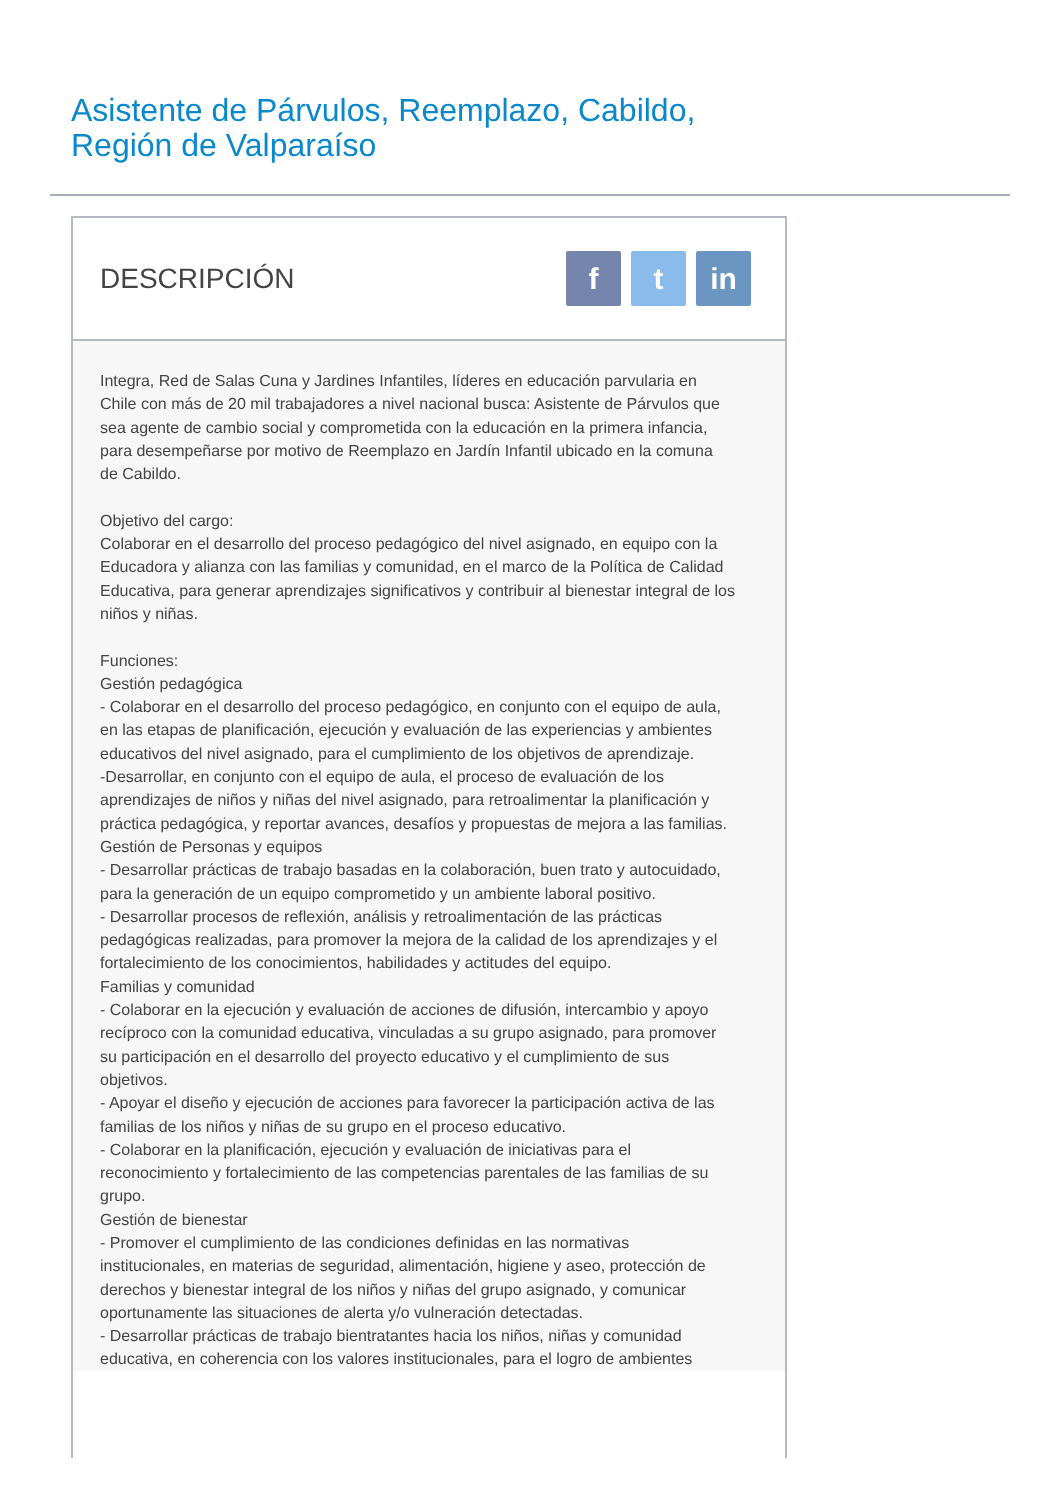Asistente de Párvulos, Reemplazo, Cabildo,
Región de Valparaíso
DESCRIPCIÓN
ft in
Integra, Red de Salas Cuna y Jardines Infantiles, líderes en educación parvularia en Chile con más de 20 mil trabajadores a nivel nacional busca: Asistente de Párvulos que sea agente de cambio social y comprometida con la educación en la primera infancia, para desempeñarse por motivo de Reemplazo en Jardín Infantil ubicado en la comuna de Cabildo.
Objetivo del cargo:
Colaborar en el desarrollo del proceso pedagógico del nivel asignado, en equipo con la Educadora y alianza con las familias y comunidad, en el marco de la Política de Calidad Educativa, para generar aprendizajes significativos y contribuir al bienestar integral de los niños y niñas.
Funciones:
Gestión pedagógica
- Colaborar en el desarrollo del proceso pedagógico, en conjunto con el equipo de aula, en las etapas de planificación, ejecución y evaluación de las experiencias y ambientes educativos del nivel asignado, para el cumplimiento de los objetivos de aprendizaje.
-Desarrollar, en conjunto con el equipo de aula, el proceso de evaluación de los aprendizajes de niños y niñas del nivel asignado, para retroalimentar la planificación y práctica pedagógica, y reportar avances, desafíos y propuestas de mejora a las familias.
Gestión de Personas y equipos
- Desarrollar prácticas de trabajo basadas en la colaboración, buen trato y autocuidado, para la generación de un equipo comprometido y un ambiente laboral positivo.
- Desarrollar procesos de reflexión, análisis y retroalimentación de las prácticas pedagógicas realizadas, para promover la mejora de la calidad de los aprendizajes y el fortalecimiento de los conocimientos, habilidades y actitudes del equipo.
Familias y comunidad
- Colaborar en la ejecución y evaluación de acciones de difusión, intercambio y apoyo recíproco con la comunidad educativa, vinculadas a su grupo asignado, para promover su participación en el desarrollo del proyecto educativo y el cumplimiento de sus objetivos.
- Apoyar el diseño y ejecución de acciones para favorecer la participación activa de las familias de los niños y niñas de su grupo en el proceso educativo.
- Colaborar en la planificación, ejecución y evaluación de iniciativas para el reconocimiento y fortalecimiento de las competencias parentales de las familias de su grupo.
Gestión de bienestar
- Promover el cumplimiento de las condiciones definidas en las normativas institucionales, en materias de seguridad, alimentación, higiene y aseo, protección de derechos y bienestar integral de los niños y niñas del grupo asignado, y comunicar oportunamente las situaciones de alerta y/o vulneración detectadas.
- Desarrollar prácticas de trabajo bientratantes hacia los niños, niñas y comunidad educativa, en coherencia con los valores institucionales, para el logro de ambientes